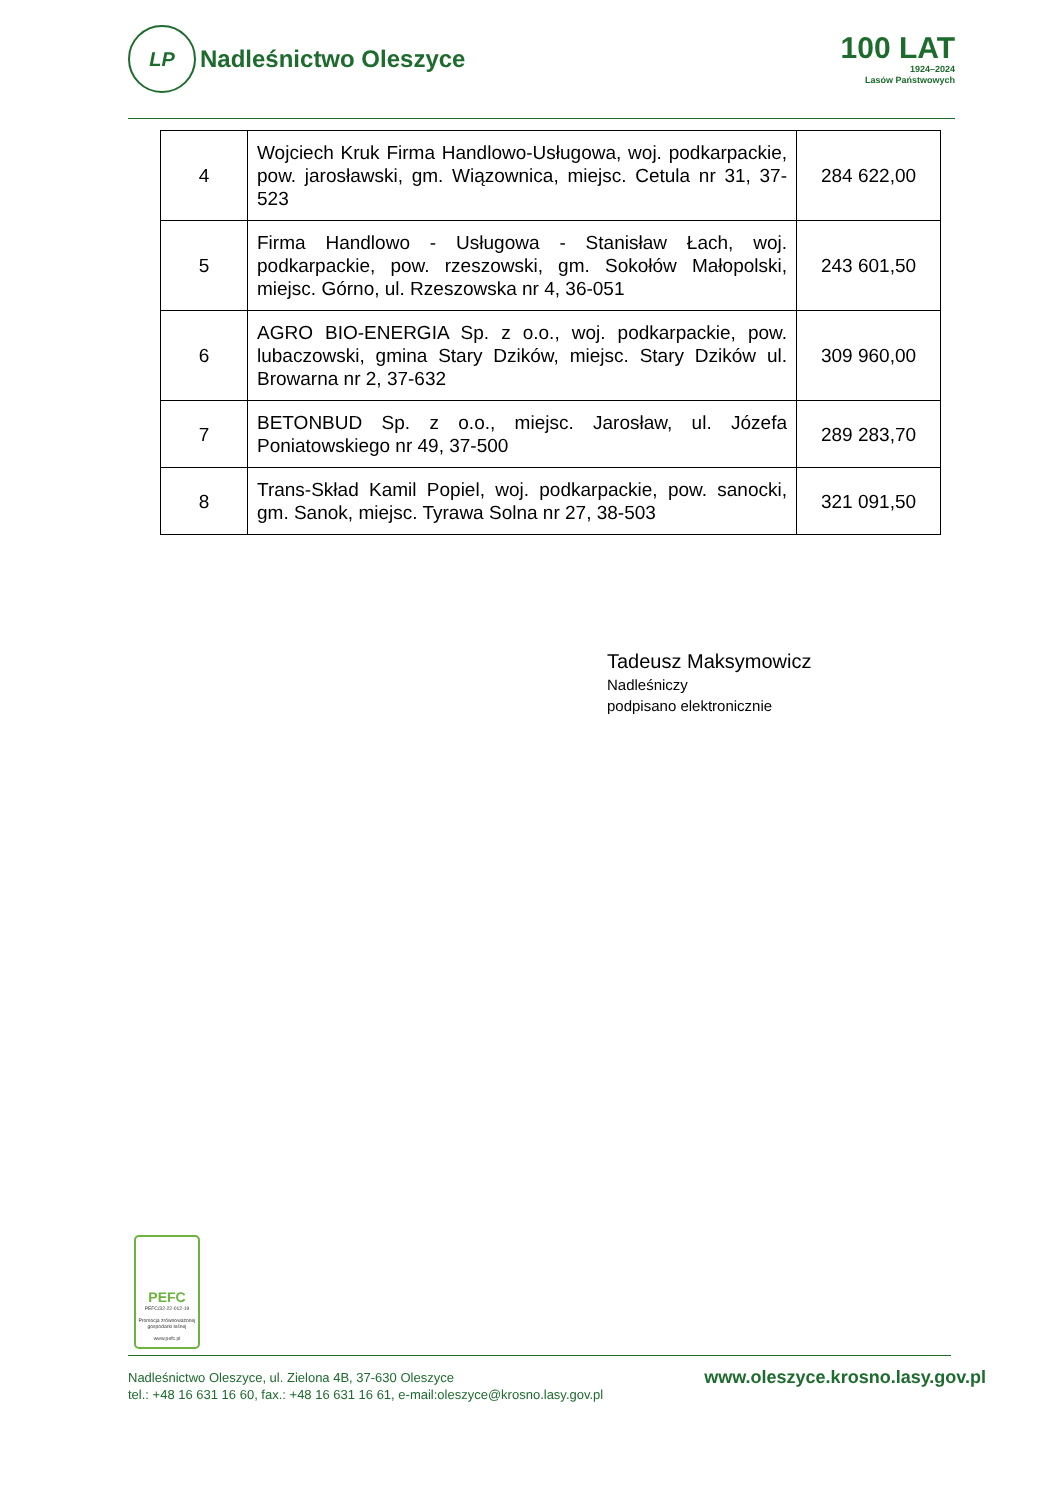LP
Nadleśnictwo Oleszyce
100 LAT
1924–2024
Lasów Państwowych
| 4 | Wojciech Kruk Firma Handlowo-Usługowa, woj. podkarpackie, pow. jarosławski, gm. Wiązownica, miejsc. Cetula nr 31, 37-523 | 284 622,00 |
| 5 | Firma Handlowo - Usługowa - Stanisław Łach, woj. podkarpackie, pow. rzeszowski, gm. Sokołów Małopolski, miejsc. Górno, ul. Rzeszowska nr 4, 36-051 | 243 601,50 |
| 6 | AGRO BIO-ENERGIA Sp. z o.o., woj. podkarpackie, pow. lubaczowski, gmina Stary Dzików, miejsc. Stary Dzików ul. Browarna nr 2, 37-632 | 309 960,00 |
| 7 | BETONBUD Sp. z o.o., miejsc. Jarosław, ul. Józefa Poniatowskiego nr 49, 37-500 | 289 283,70 |
| 8 | Trans-Skład Kamil Popiel, woj. podkarpackie, pow. sanocki, gm. Sanok, miejsc. Tyrawa Solna nr 27, 38-503 | 321 091,50 |
Tadeusz Maksymowicz
Nadleśniczy
podpisano elektronicznie
PEFC
PEFC/32-22-012-19
Promocja zrównoważonej gospodarki leśnej
www.pefc.pl
Nadleśnictwo Oleszyce, ul. Zielona 4B, 37-630 Oleszyce
tel.: +48 16 631 16 60, fax.: +48 16 631 16 61, e-mail:oleszyce@krosno.lasy.gov.pl
www.oleszyce.krosno.lasy.gov.pl